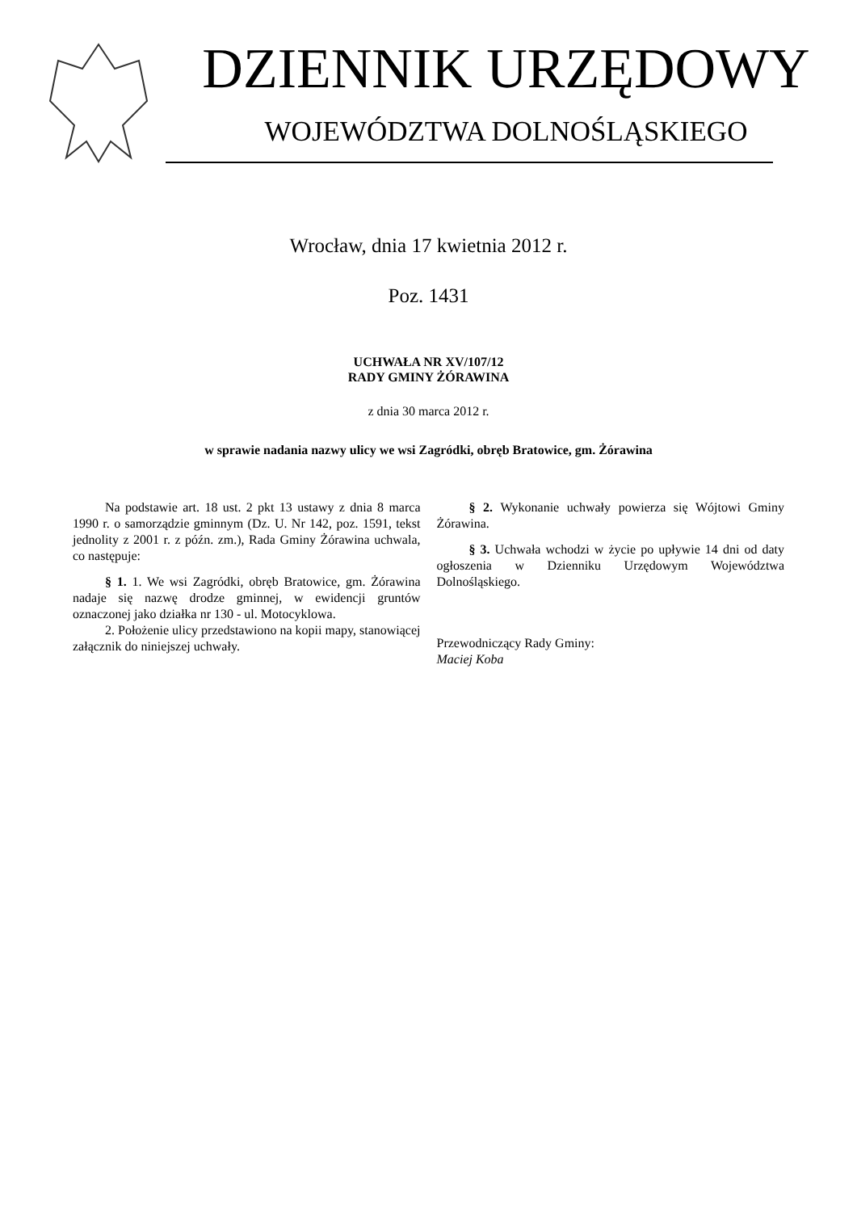DZIENNIK URZĘDOWY
WOJEWÓDZTWA DOLNOŚLĄSKIEGO
Wrocław, dnia 17 kwietnia 2012 r.
Poz. 1431
UCHWAŁA NR XV/107/12
RADY GMINY ŻÓRAWINA
z dnia 30 marca 2012 r.
w sprawie nadania nazwy ulicy we wsi Zagródki, obręb Bratowice, gm. Żórawina
Na podstawie art. 18 ust. 2 pkt 13 ustawy z dnia 8 marca 1990 r. o samorządzie gminnym (Dz. U. Nr 142, poz. 1591, tekst jednolity z 2001 r. z późn. zm.), Rada Gminy Żórawina uchwala, co następuje:
§ 1. 1. We wsi Zagródki, obręb Bratowice, gm. Żórawina nadaje się nazwę drodze gminnej, w ewidencji gruntów oznaczonej jako działka nr 130 - ul. Motocyklowa.
2. Położenie ulicy przedstawiono na kopii mapy, stanowiącej załącznik do niniejszej uchwały.
§ 2. Wykonanie uchwały powierza się Wójtowi Gminy Żórawina.
§ 3. Uchwała wchodzi w życie po upływie 14 dni od daty ogłoszenia w Dzienniku Urzędowym Województwa Dolnośląskiego.
Przewodniczący Rady Gminy:
Maciej Koba